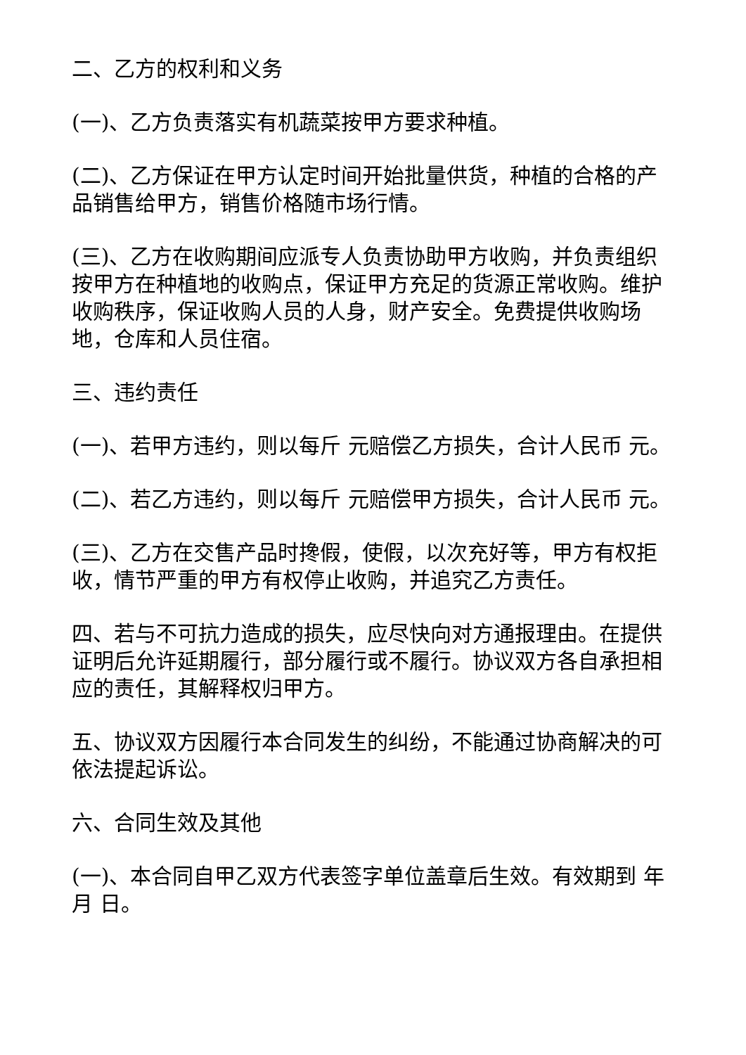二、乙方的权利和义务
(一)、乙方负责落实有机蔬菜按甲方要求种植。
(二)、乙方保证在甲方认定时间开始批量供货，种植的合格的产品销售给甲方，销售价格随市场行情。
(三)、乙方在收购期间应派专人负责协助甲方收购，并负责组织按甲方在种植地的收购点，保证甲方充足的货源正常收购。维护收购秩序，保证收购人员的人身，财产安全。免费提供收购场地，仓库和人员住宿。
三、违约责任
(一)、若甲方违约，则以每斤 元赔偿乙方损失，合计人民币 元。
(二)、若乙方违约，则以每斤 元赔偿甲方损失，合计人民币 元。
(三)、乙方在交售产品时搀假，使假，以次充好等，甲方有权拒收，情节严重的甲方有权停止收购，并追究乙方责任。
四、若与不可抗力造成的损失，应尽快向对方通报理由。在提供证明后允许延期履行，部分履行或不履行。协议双方各自承担相应的责任，其解释权归甲方。
五、协议双方因履行本合同发生的纠纷，不能通过协商解决的可依法提起诉讼。
六、合同生效及其他
(一)、本合同自甲乙双方代表签字单位盖章后生效。有效期到 年 月 日。